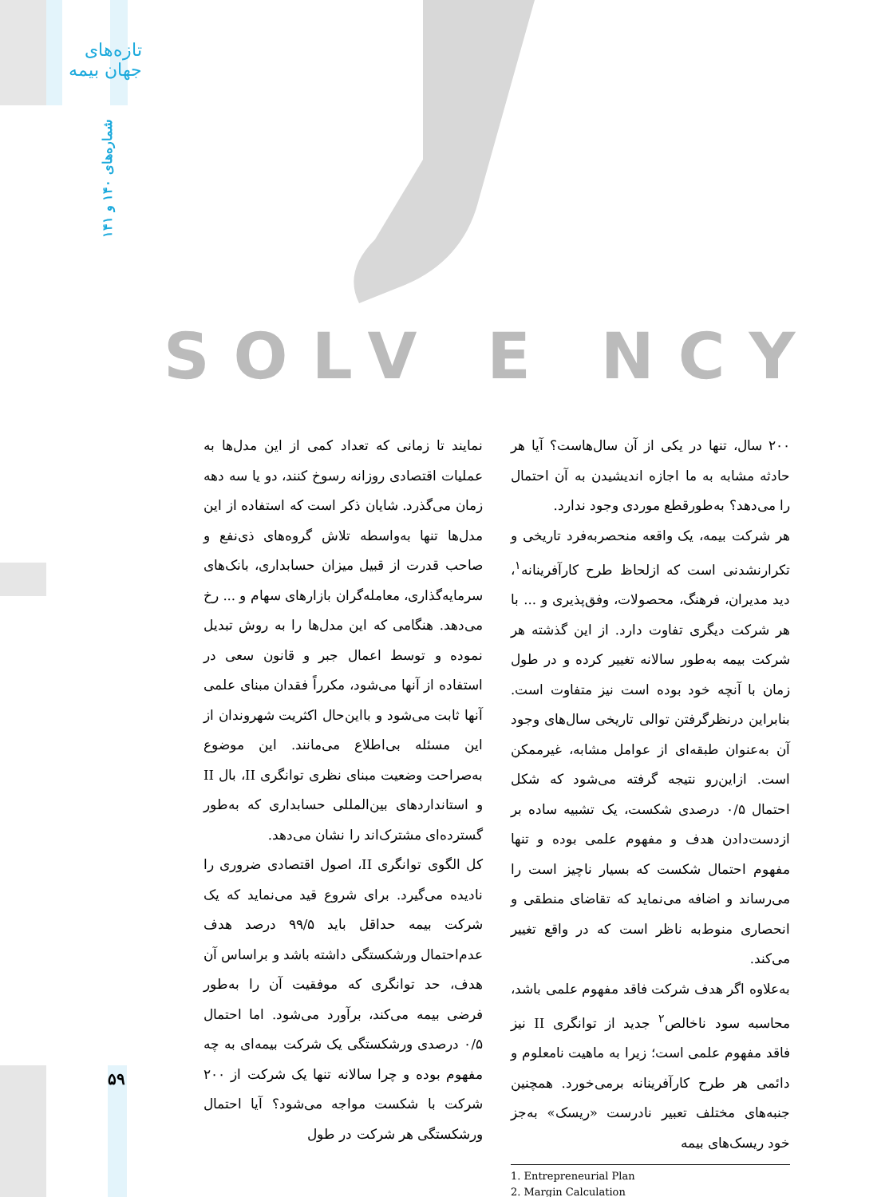تازه‌های جهان بیمه
شماره‌های ۱۴۰ و ۱۴۱
SOLV E NCY
نمایند تا زمانی که تعداد کمی از این مدل‌ها به عملیات اقتصادی روزانه رسوخ کنند، دو یا سه دهه زمان می‌گذرد. شایان ذکر است که استفاده از این مدل‌ها تنها به‌واسطه تلاش گروه‌های ذی‌نفع و صاحب قدرت از قبیل میزان حسابداری، بانک‌های سرمایه‌گذاری، معامله‌گران بازارهای سهام و ... رخ می‌دهد. هنگامی که این مدل‌ها را به روش تبدیل نموده و توسط اعمال جبر و قانون سعی در استفاده از آنها می‌شود، مکرراً فقدان مبنای علمی آنها ثابت می‌شود و بااین‌حال اکثریت شهروندان از این مسئله بی‌اطلاع می‌مانند. این موضوع به‌صراحت وضعیت مبنای نظری توانگری II، بال II و استانداردهای بین‌المللی حسابداری که به‌طور گسترده‌ای مشترک‌اند را نشان می‌دهد.
کل الگوی توانگری II، اصول اقتصادی ضروری را نادیده می‌گیرد. برای شروع قید می‌نماید که یک شرکت بیمه حداقل باید ۹۹/۵ درصد هدف عدم‌احتمال ورشکستگی داشته باشد و براساس آن هدف، حد توانگری که موفقیت آن را به‌طور فرضی بیمه می‌کند، برآورد می‌شود. اما احتمال ۰/۵ درصدی ورشکستگی یک شرکت بیمه‌ای به چه مفهوم بوده و چرا سالانه تنها یک شرکت از ۲۰۰ شرکت با شکست مواجه می‌شود؟ آیا احتمال ورشکستگی هر شرکت در طول
۲۰۰ سال، تنها در یکی از آن سال‌هاست؟ آیا هر حادثه مشابه به ما اجازه اندیشیدن به آن احتمال را می‌دهد؟ به‌طورقطع موردی وجود ندارد.
هر شرکت بیمه، یک واقعه منحصربه‌فرد تاریخی و تکرارنشدنی است که ازلحاظ طرح کارآفرینانه<sup>۱</sup>، دید مدیران، فرهنگ، محصولات، وفق‌پذیری و ... با هر شرکت دیگری تفاوت دارد. از این گذشته هر شرکت بیمه به‌طور سالانه تغییر کرده و در طول زمان با آنچه خود بوده است نیز متفاوت است. بنابراین درنظرگرفتن توالی تاریخی سال‌های وجود آن به‌عنوان طبقه‌ای از عوامل مشابه، غیرممکن است. ازاین‌رو نتیجه گرفته می‌شود که شکل احتمال ۰/۵ درصدی شکست، یک تشبیه ساده بر ازدست‌دادن هدف و مفهوم علمی بوده و تنها مفهوم احتمال شکست که بسیار ناچیز است را می‌رساند و اضافه می‌نماید که تقاضای منطقی و انحصاری منوط‌به ناظر است که در واقع تغییر می‌کند.
به‌علاوه اگر هدف شرکت فاقد مفهوم علمی باشد، محاسبه سود ناخالص<sup>۲</sup> جدید از توانگری II نیز فاقد مفهوم علمی است؛ زیرا به ماهیت نامعلوم و دائمی هر طرح کارآفرینانه برمی‌خورد. همچنین جنبه‌های مختلف تعبیر نادرست «ریسک» به‌جز خود ریسک‌های بیمه
1. Entrepreneurial Plan
2. Margin Calculation
۵۹